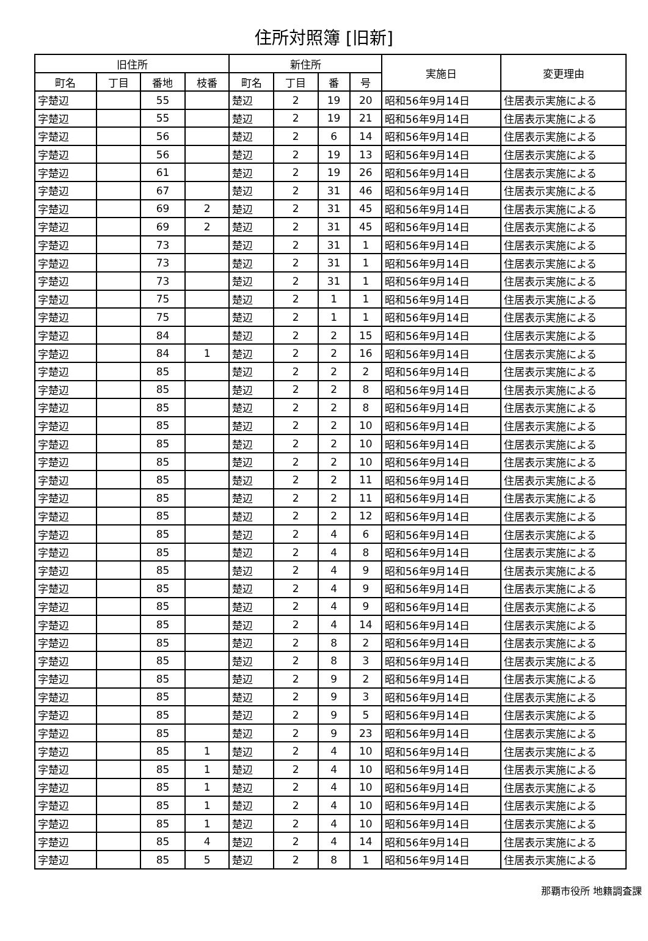住所対照簿 [旧新]
| 旧住所 | | | | 新住所 | | | | 実施日 | 変更理由 |
| --- | --- | --- | --- | --- | --- | --- | --- | --- | --- |
| 町名 | 丁目 | 番地 | 枝番 | 町名 | 丁目 | 番 | 号 | | |
| 字楚辺 | | 55 | | 楚辺 | 2 | 19 | 20 | 昭和56年9月14日 | 住居表示実施による |
| 字楚辺 | | 55 | | 楚辺 | 2 | 19 | 21 | 昭和56年9月14日 | 住居表示実施による |
| 字楚辺 | | 56 | | 楚辺 | 2 | 6 | 14 | 昭和56年9月14日 | 住居表示実施による |
| 字楚辺 | | 56 | | 楚辺 | 2 | 19 | 13 | 昭和56年9月14日 | 住居表示実施による |
| 字楚辺 | | 61 | | 楚辺 | 2 | 19 | 26 | 昭和56年9月14日 | 住居表示実施による |
| 字楚辺 | | 67 | | 楚辺 | 2 | 31 | 46 | 昭和56年9月14日 | 住居表示実施による |
| 字楚辺 | | 69 | 2 | 楚辺 | 2 | 31 | 45 | 昭和56年9月14日 | 住居表示実施による |
| 字楚辺 | | 69 | 2 | 楚辺 | 2 | 31 | 45 | 昭和56年9月14日 | 住居表示実施による |
| 字楚辺 | | 73 | | 楚辺 | 2 | 31 | 1 | 昭和56年9月14日 | 住居表示実施による |
| 字楚辺 | | 73 | | 楚辺 | 2 | 31 | 1 | 昭和56年9月14日 | 住居表示実施による |
| 字楚辺 | | 73 | | 楚辺 | 2 | 31 | 1 | 昭和56年9月14日 | 住居表示実施による |
| 字楚辺 | | 75 | | 楚辺 | 2 | 1 | 1 | 昭和56年9月14日 | 住居表示実施による |
| 字楚辺 | | 75 | | 楚辺 | 2 | 1 | 1 | 昭和56年9月14日 | 住居表示実施による |
| 字楚辺 | | 84 | | 楚辺 | 2 | 2 | 15 | 昭和56年9月14日 | 住居表示実施による |
| 字楚辺 | | 84 | 1 | 楚辺 | 2 | 2 | 16 | 昭和56年9月14日 | 住居表示実施による |
| 字楚辺 | | 85 | | 楚辺 | 2 | 2 | 2 | 昭和56年9月14日 | 住居表示実施による |
| 字楚辺 | | 85 | | 楚辺 | 2 | 2 | 8 | 昭和56年9月14日 | 住居表示実施による |
| 字楚辺 | | 85 | | 楚辺 | 2 | 2 | 8 | 昭和56年9月14日 | 住居表示実施による |
| 字楚辺 | | 85 | | 楚辺 | 2 | 2 | 10 | 昭和56年9月14日 | 住居表示実施による |
| 字楚辺 | | 85 | | 楚辺 | 2 | 2 | 10 | 昭和56年9月14日 | 住居表示実施による |
| 字楚辺 | | 85 | | 楚辺 | 2 | 2 | 10 | 昭和56年9月14日 | 住居表示実施による |
| 字楚辺 | | 85 | | 楚辺 | 2 | 2 | 11 | 昭和56年9月14日 | 住居表示実施による |
| 字楚辺 | | 85 | | 楚辺 | 2 | 2 | 11 | 昭和56年9月14日 | 住居表示実施による |
| 字楚辺 | | 85 | | 楚辺 | 2 | 2 | 12 | 昭和56年9月14日 | 住居表示実施による |
| 字楚辺 | | 85 | | 楚辺 | 2 | 4 | 6 | 昭和56年9月14日 | 住居表示実施による |
| 字楚辺 | | 85 | | 楚辺 | 2 | 4 | 8 | 昭和56年9月14日 | 住居表示実施による |
| 字楚辺 | | 85 | | 楚辺 | 2 | 4 | 9 | 昭和56年9月14日 | 住居表示実施による |
| 字楚辺 | | 85 | | 楚辺 | 2 | 4 | 9 | 昭和56年9月14日 | 住居表示実施による |
| 字楚辺 | | 85 | | 楚辺 | 2 | 4 | 9 | 昭和56年9月14日 | 住居表示実施による |
| 字楚辺 | | 85 | | 楚辺 | 2 | 4 | 14 | 昭和56年9月14日 | 住居表示実施による |
| 字楚辺 | | 85 | | 楚辺 | 2 | 8 | 2 | 昭和56年9月14日 | 住居表示実施による |
| 字楚辺 | | 85 | | 楚辺 | 2 | 8 | 3 | 昭和56年9月14日 | 住居表示実施による |
| 字楚辺 | | 85 | | 楚辺 | 2 | 9 | 2 | 昭和56年9月14日 | 住居表示実施による |
| 字楚辺 | | 85 | | 楚辺 | 2 | 9 | 3 | 昭和56年9月14日 | 住居表示実施による |
| 字楚辺 | | 85 | | 楚辺 | 2 | 9 | 5 | 昭和56年9月14日 | 住居表示実施による |
| 字楚辺 | | 85 | | 楚辺 | 2 | 9 | 23 | 昭和56年9月14日 | 住居表示実施による |
| 字楚辺 | | 85 | 1 | 楚辺 | 2 | 4 | 10 | 昭和56年9月14日 | 住居表示実施による |
| 字楚辺 | | 85 | 1 | 楚辺 | 2 | 4 | 10 | 昭和56年9月14日 | 住居表示実施による |
| 字楚辺 | | 85 | 1 | 楚辺 | 2 | 4 | 10 | 昭和56年9月14日 | 住居表示実施による |
| 字楚辺 | | 85 | 1 | 楚辺 | 2 | 4 | 10 | 昭和56年9月14日 | 住居表示実施による |
| 字楚辺 | | 85 | 1 | 楚辺 | 2 | 4 | 10 | 昭和56年9月14日 | 住居表示実施による |
| 字楚辺 | | 85 | 4 | 楚辺 | 2 | 4 | 14 | 昭和56年9月14日 | 住居表示実施による |
| 字楚辺 | | 85 | 5 | 楚辺 | 2 | 8 | 1 | 昭和56年9月14日 | 住居表示実施による |
那覇市役所 地籍調査課